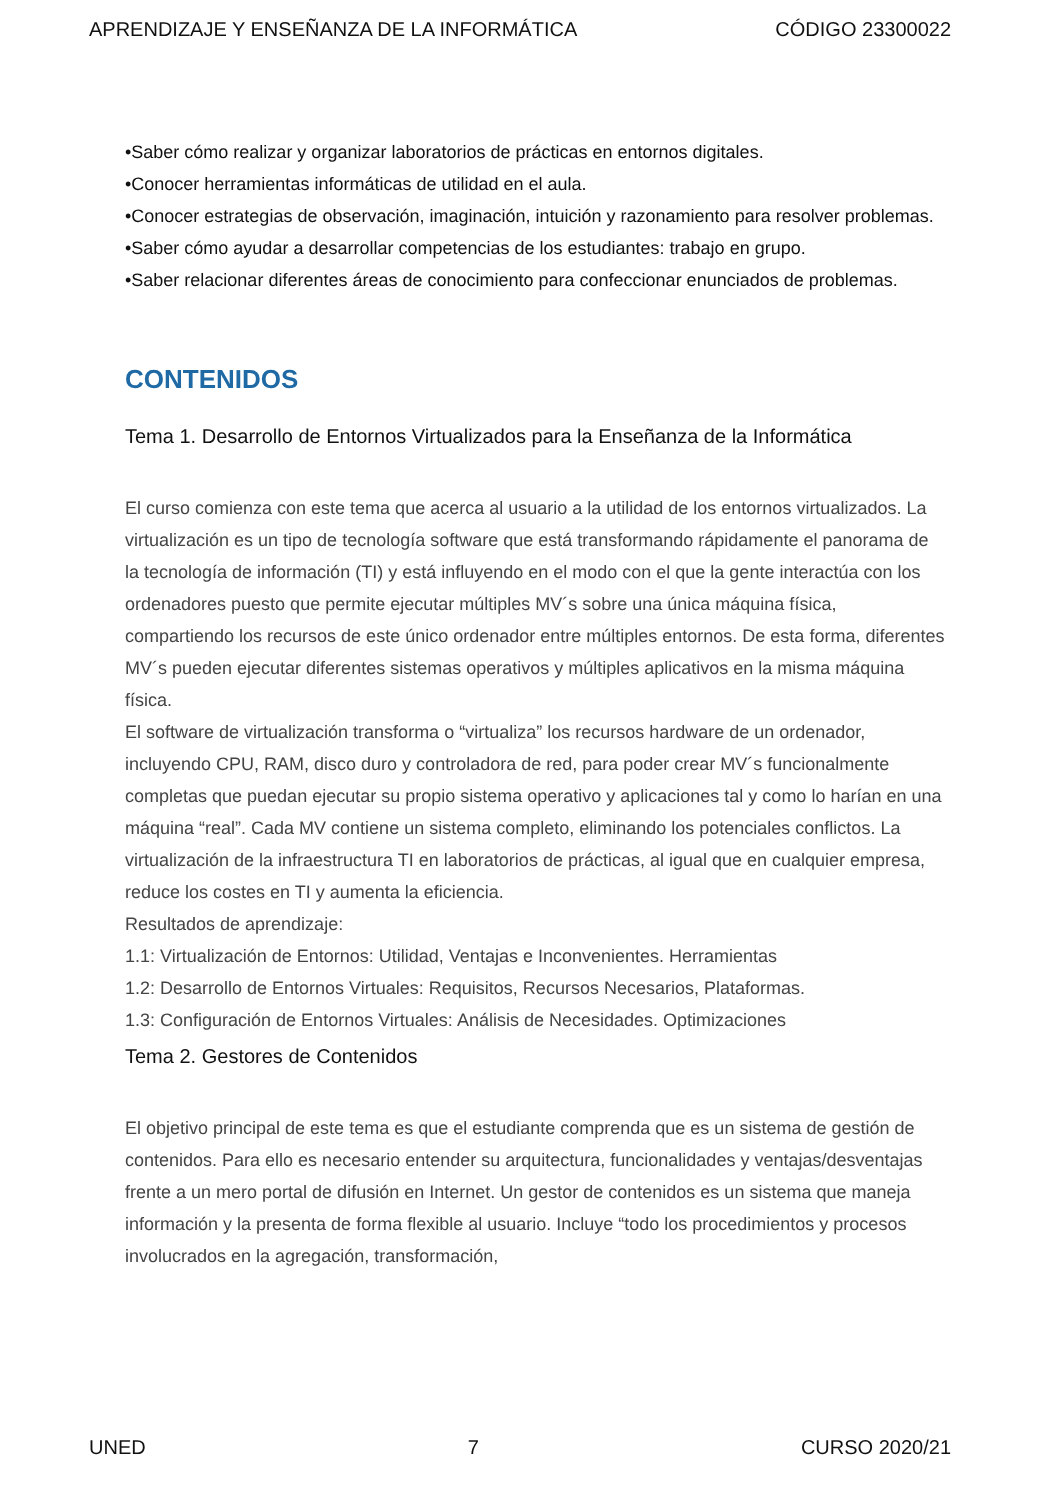APRENDIZAJE Y ENSEÑANZA DE LA INFORMÁTICA CÓDIGO 23300022
•Saber cómo realizar y organizar laboratorios de prácticas en entornos digitales.
•Conocer herramientas informáticas de utilidad en el aula.
•Conocer estrategias de observación, imaginación, intuición y razonamiento para resolver problemas.
•Saber cómo ayudar a desarrollar competencias de los estudiantes: trabajo en grupo.
•Saber relacionar diferentes áreas de conocimiento para confeccionar enunciados de problemas.
CONTENIDOS
Tema 1. Desarrollo de Entornos Virtualizados para la Enseñanza de la Informática
El curso comienza con este tema que acerca al usuario a la utilidad de los entornos virtualizados. La virtualización es un tipo de tecnología software que está transformando rápidamente el panorama de la tecnología de información (TI) y está influyendo en el modo con el que la gente interactúa con los ordenadores puesto que permite ejecutar múltiples MV´s sobre una única máquina física, compartiendo los recursos de este único ordenador entre múltiples entornos. De esta forma, diferentes MV´s pueden ejecutar diferentes sistemas operativos y múltiples aplicativos en la misma máquina física.
El software de virtualización transforma o “virtualiza” los recursos hardware de un ordenador, incluyendo CPU, RAM, disco duro y controladora de red, para poder crear MV´s funcionalmente completas que puedan ejecutar su propio sistema operativo y aplicaciones tal y como lo harían en una máquina “real”. Cada MV contiene un sistema completo, eliminando los potenciales conflictos. La virtualización de la infraestructura TI en laboratorios de prácticas, al igual que en cualquier empresa, reduce los costes en TI y aumenta la eficiencia.
Resultados de aprendizaje:
1.1: Virtualización de Entornos: Utilidad, Ventajas e Inconvenientes. Herramientas
1.2: Desarrollo de Entornos Virtuales: Requisitos, Recursos Necesarios, Plataformas.
1.3: Configuración de Entornos Virtuales: Análisis de Necesidades. Optimizaciones
Tema 2. Gestores de Contenidos
El objetivo principal de este tema es que el estudiante comprenda que es un sistema de gestión de contenidos. Para ello es necesario entender su arquitectura, funcionalidades y ventajas/desventajas frente a un mero portal de difusión en Internet. Un gestor de contenidos es un sistema que maneja información y la presenta de forma flexible al usuario. Incluye “todo los procedimientos y procesos involucrados en la agregación, transformación,
UNED 7 CURSO 2020/21